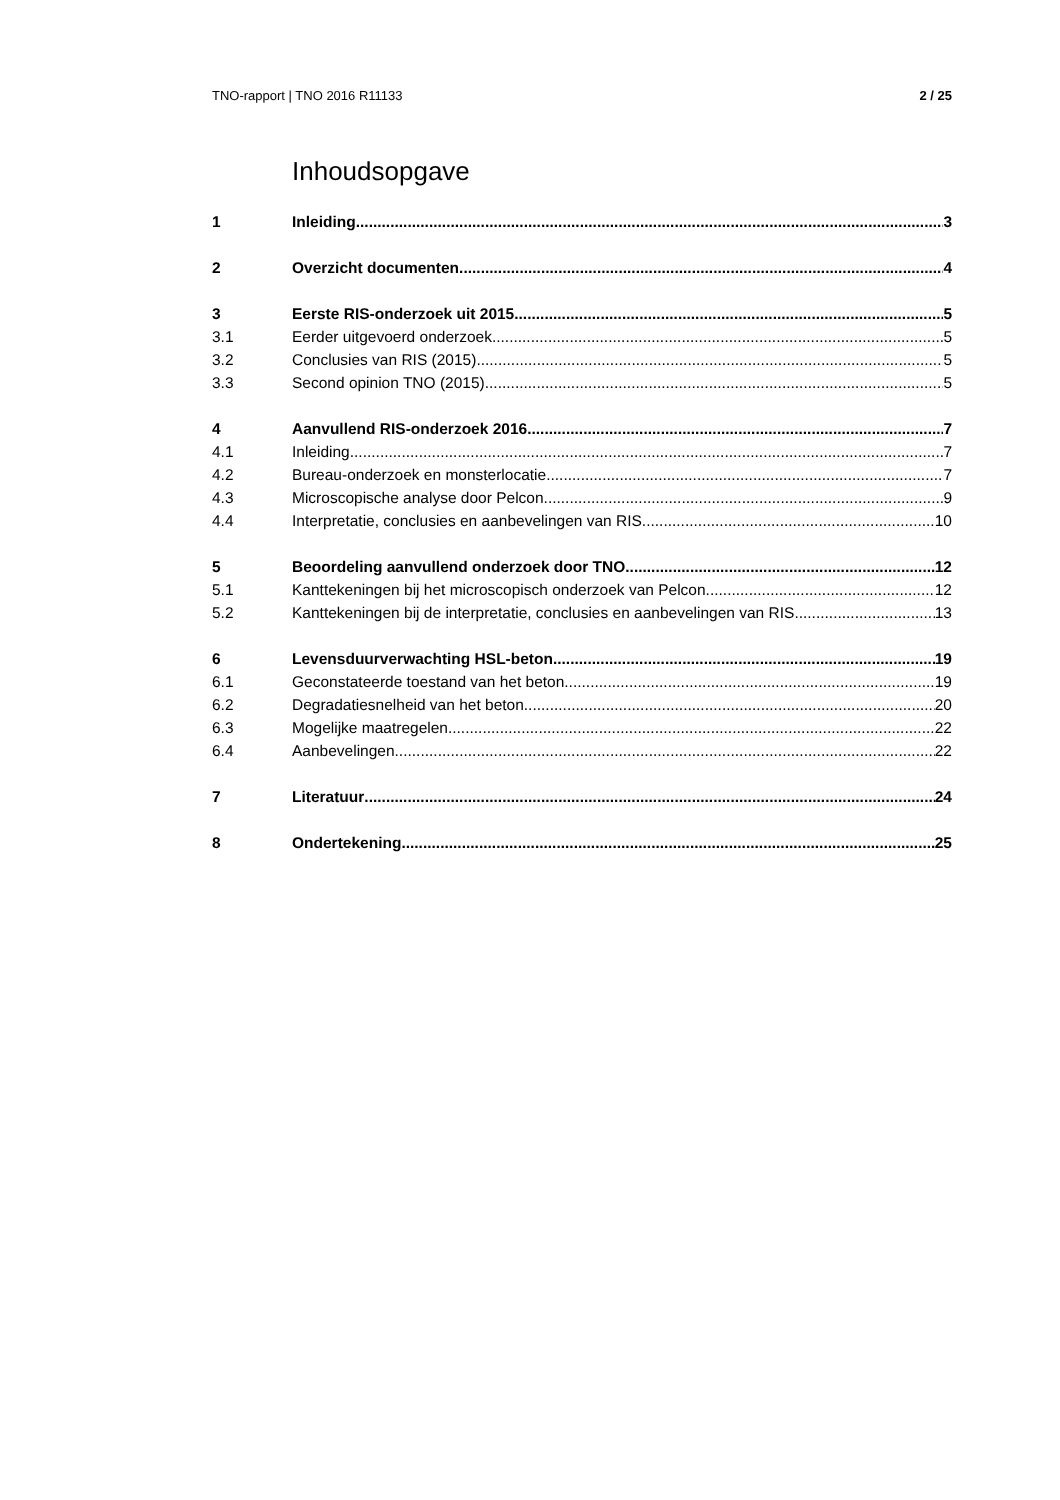TNO-rapport | TNO 2016 R11133 2 / 25
Inhoudsopgave
1 Inleiding 3
2 Overzicht documenten 4
3 Eerste RIS-onderzoek uit 2015 5
3.1 Eerder uitgevoerd onderzoek 5
3.2 Conclusies van RIS (2015) 5
3.3 Second opinion TNO (2015) 5
4 Aanvullend RIS-onderzoek 2016 7
4.1 Inleiding 7
4.2 Bureau-onderzoek en monsterlocatie 7
4.3 Microscopische analyse door Pelcon 9
4.4 Interpretatie, conclusies en aanbevelingen van RIS 10
5 Beoordeling aanvullend onderzoek door TNO 12
5.1 Kanttekeningen bij het microscopisch onderzoek van Pelcon 12
5.2 Kanttekeningen bij de interpretatie, conclusies en aanbevelingen van RIS 13
6 Levensduurverwachting HSL-beton 19
6.1 Geconstateerde toestand van het beton 19
6.2 Degradatiesnelheid van het beton 20
6.3 Mogelijke maatregelen 22
6.4 Aanbevelingen 22
7 Literatuur 24
8 Ondertekening 25